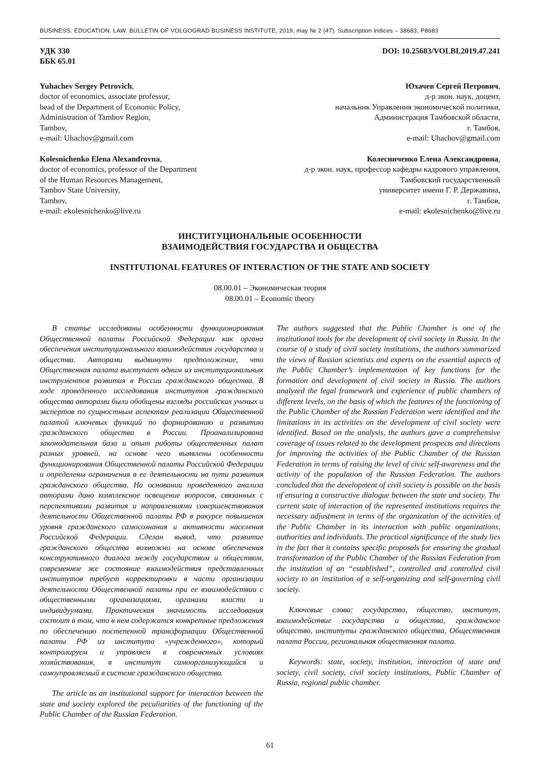BUSINESS. EDUCATION. LAW. BULLETIN OF VOLGOGRAD BUSINESS INSTITUTE, 2019, may № 2 (47). Subscription indices – 38683, Р8683
УДК 330
ББК 65.01
DOI: 10.25683/VOLBI.2019.47.241
Yuhachev Sergey Petrovich,
doctor of economics, associate professor,
head of the Department of Economic Policy,
Administration of Tambov Region,
Tambov,
e-mail: Uhachov@gmail.com
Юхачев Сергей Петрович,
д-р экон. наук, доцент,
начальник Управления экономической политики,
Администрация Тамбовской области,
г. Тамбов,
e-mail: Uhachov@gmail.com
Kolesnichenko Elena Alexandrovna,
doctor of economics, professor of the Department
of the Human Resources Management,
Tambov State University,
Tambov,
e-mail: ekolesnichenko@live.ru
Колесниченко Елена Александровна,
д-р экон. наук, профессор кафедры кадрового управления,
Тамбовский государственный
университет имени Г. Р. Державина,
г. Тамбов,
e-mail: ekolesnichenko@live.ru
ИНСТИТУЦИОНАЛЬНЫЕ ОСОБЕННОСТИ
ВЗАИМОДЕЙСТВИЯ ГОСУДАРСТВА И ОБЩЕСТВА
INSTITUTIONAL FEATURES OF INTERACTION OF THE STATE AND SOCIETY
08.00.01 – Экономическая теория
08.00.01 – Economic theory
В статье исследованы особенности функционирования Общественной палаты Российской Федерации как органа обеспечения институционального взаимодействия государства и общества. Авторами выдвинуто предположение, что Общественная палата выступает одним из институциональных инструментов развития в России гражданского общества. В ходе проведенного исследования институтов гражданского общества авторами были обобщены взгляды российских ученых и экспертов по сущностным аспектам реализации Общественной палатой ключевых функций по формированию и развитию гражданского общества в России. Проанализирована законодательная база и опыт работы общественных палат разных уровней, на основе чего выявлены особенности функционирования Общественной палаты Российской Федерации и определены ограничения в ее деятельности на пути развития гражданского общества. На основании проведенного анализа авторами дано комплексное освещение вопросов, связанных с перспективами развития и направлениями совершенствования деятельности Общественной палаты РФ в ракурсе повышения уровня гражданского самосознания и активности населения Российской Федерации. Сделан вывод, что развитие гражданского общества возможно на основе обеспечения конструктивного диалога между государством и обществом, современное же состояние взаимодействия представленных институтов требует корректировки в части организации деятельности Общественной палаты при ее взаимодействии с общественными организациями, органами власти и индивидуумами. Практическая значимость исследования состоит в том, что в нем содержатся конкретные предложения по обеспечению постепенной трансформации Общественной палаты РФ из института «учрежденного», который контролируем и управляем в современных условиях хозяйствования, в институт самоорганизующийся и самоуправляемый в системе гражданского общества.
The article as an institutional support for interaction between the state and society explored the peculiarities of the functioning of the Public Chamber of the Russian Federation.
The authors suggested that the Public Chamber is one of the institutional tools for the development of civil society in Russia. In the course of a study of civil society institutions, the authors summarized the views of Russian scientists and experts on the essential aspects of the Public Chamber’s implementation of key functions for the formation and development of civil society in Russia. The authors analyzed the legal framework and experience of public chambers of different levels, on the basis of which the features of the functioning of the Public Chamber of the Russian Federation were identified and the limitations in its activities on the development of civil society were identified. Based on the analysis, the authors gave a comprehensive coverage of issues related to the development prospects and directions for improving the activities of the Public Chamber of the Russian Federation in terms of raising the level of civic self-awareness and the activity of the population of the Russian Federation. The authors concluded that the development of civil society is possible on the basis of ensuring a constructive dialogue between the state and society. The current state of interaction of the represented institutions requires the necessary adjustment in terms of the organization of the activities of the Public Chamber in its interaction with public organizations, authorities and individuals. The practical significance of the study lies in the fact that it contains specific proposals for ensuring the gradual transformation of the Public Chamber of the Russian Federation from the institution of an “established”, controlled and controlled civil society to an institution of a self-organizing and self-governing civil society.
Ключевые слова: государство, общество, институт, взаимодействие государства и общества, гражданское общество, институты гражданского общества, Общественная палата России, региональная общественная палата.
Keywords: state, society, institution, interaction of state and society, civil society, civil society institutions, Public Chamber of Russia, regional public chamber.
61